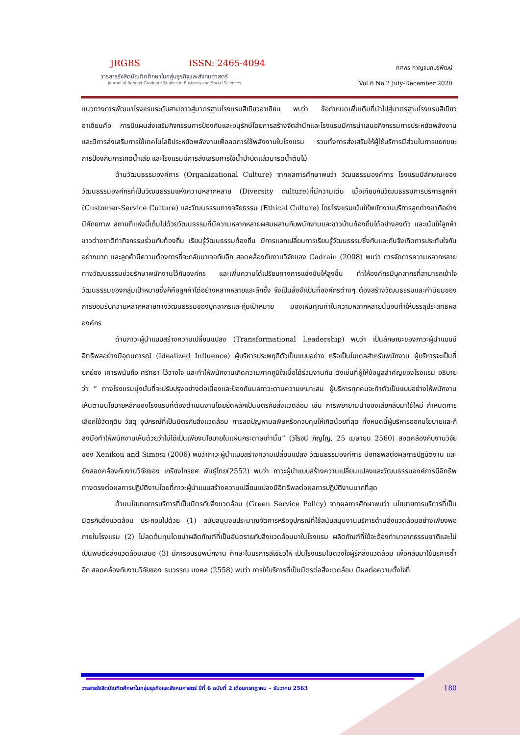JRGBS
ISSN: 2465-4094
วารสารรังสิตบัณฑิตศึกษาในกลุ่มธุรกิจและสังคมศาสตร์
Journal of Rangsit Graduate Studies in Business and Social Sciences
ทศพร กาญจนภมรพัฒน์
Vol.6 No.2 July-December 2020
แนวทางการพัฒนาโรงแรมระดับสามดาวสู่มาตรฐานโรงแรมสีเขียวอาเซียน พบว่า ข้อกำหนดเพิ่มเติมที่นำไปสู่มาตรฐานโรงแรมสีเขียวอาเซียนคือ การมีแผนส่งเสริมกิจกรรมการป้องกันและอนุรักษ์โดยการสร้างจิตสำนึกและโรงแรมมีการนำเสนอกิจกรรมการประหยัดพลังงานและมีการส่งเสริมการใช้เทคโนโลยีประหยัดพลังงานเพื่อลดการใช้พลังงานในโรงแรม รวมทั้งการส่งเสริมให้ผู้ใช้บริการมีส่วนในการแยกขยะ การป้องกันการเกิดน้ำเสีย และโรงแรมมีการส่งเสริมการใช้น้ำบำบัดแล้วมารดน้ำต้นไม้
ด้านวัฒนธรรมองค์การ (Organizational Culture) จากผลการศึกษาพบว่า วัฒนธรรมองค์การ โรงแรมมีลักษณะของวัฒนธรรมองค์กรที่เป็นวัฒนธรรมแห่งความหลากหลาย (Diversity culture)ที่มีความเด่น เมื่อเทียบกับวัฒนธรรมการบริการลูกค้า (Customer-Service Culture) และวัฒนธรรมทางจริยธรรม (Ethical Culture) โดยโรงแรมเน้นให้พนักงานบริการลูกต่างชาติอย่างมีศักยภาพ สถานที่แห่งนี้เต็มไปด้วยวัฒนธรรมที่มีความหลากหลายผสมผสานกับพนักงานและชาวบ้านท้องถิ่นได้อย่างลงตัว และเน้นให้ลูกค้าชาวต่างชาติทำกิจกรรมร่วมกับท้องถิ่น เรียนรู้วัฒนธรรมท้องถิ่น มีการแลกเปลี่ยนการเรียนรู้วัฒนธรรมซึ่งกันและกันจึงเกิดการประทับใจกันอย่างมาก และลูกค้ามีความต้องการที่จะกลับมาเจอกันอีก สอดคล้องกับงานวิจัยของ Cadrain (2008) พบว่า การจัดการความหลากหลายทางวัฒนธรรมช่วยรักษาพนักงานไว้กับองค์กร และเพิ่มความได้เปรียบทางการแข่งขันให้สูงขึ้น ทำให้องค์กรมีบุคลากรที่สามารถเข้าใจวัฒนธรรมของกลุ่มเป้าหมายซึ่งก็คือลูกค้าได้อย่างหลากหลายและลึกซึ้ง จึงเป็นสิ่งจำเป็นที่องค์กรต่างๆ ต้องสร้างวัฒนธรรมและค่านิยมของการยอมรับความหลากหลายทางวัฒนธรรมของบุคลากรและกุ่มเป้าหมาย มองเห็นคุณค่าในความหลากหลายนั้นจนทำให้บรรลุประสิทธิผลองค์กร
ด้านภาวะผู้นำแบบสร้างความเปลี่ยนแปลง (Transformational Leadership) พบว่า เป็นลักษณะของภาวะผู้นำแบบมีอิทธิพลอย่างมีอุดมการณ์ (Idealized Influence) ผู้บริหารประพฤติตัวเป็นแบบอย่าง หรือเป็นโมเดลสำหรับพนักงาน ผู้บริหารจะเป็นที่ยกย่อง เคารพนับถือ ศรัทธา ไว้วางใจ และทำให้พนักงานเกิดความภาคภูมิใจเมื่อได้ร่วมงานกัน ดังเช่นที่ผู้ให้ข้อมูลสำคัญของโรงแรม อธิบายว่า “ ทางโรงแรมมุ่งมั่นที่จะปรับปรุงอย่างต่อเนื่องและป้องกันมลภาวะตามความเหมาะสม ผู้บริหารทุกคนจะทำตัวเป็นแบบอย่างให้พนักงานเห็นตามนโยบายหลักของโรงแรมที่ต้องดำเนินงานโดยยึดหลักเป็นมิตรกับสิ่งแวดล้อม เช่น การพยายามนำของเสียกลับมาใช้ใหม่ กำหนดการเลือกใช้วัตถุดิบ วัสดุ อุปกรณ์ที่เป็นมิตรกับสิ่งแวดล้อม การลดปัญหามลพิษหรือควบคุมให้เกิดน้อยที่สุด ทั้งหมดนี้ผู้บริหารออกนโยบายและก็ลงมือทำให้พนักงานเห็นด้วยว่าไม่ได้เป็นเพียงนโยบายในแผ่นกระดาษเท่านั้น” (วิโรจน์ ภิญโญ, 25 เมษายน 2560) สอดคล้องกับงานวิจัยของ Xenikou and Simosi (2006) พบว่าภาวะผู้นำแบบสร้างความเปลี่ยนแปลง วัฒนธรรมองค์การ มีอิทธิพลต่อผลการปฏิบัติงาน และยังสอดคล้องกับงานวิจัยของ เกรียงไกรยศ พันธุ์ไทย(2552) พบว่า ภาวะผู้นำแบบสร้างความเปลี่ยนแปลงและวัฒนธรรมองค์การมีอิทธิพทางตรงต่อผลการปฏิบัติงานโดยที่ภาวะผู้นำแบบสร้างความเปลี่ยนแปลงมีอิทธิพลต่อผลการปฏิบัติงานมากที่สุด
ด้านนโยบายการบริการที่เป็นมิตรกับสิ่งแวดล้อม (Green Service Policy) จากผลการศึกษาพบว่า นโยบายการบริการที่เป็นมิตรกับสิ่งแวดล้อม ประกอบไปด้วย (1) สนับสนุนงบประมาณจัดการหรืออุปกรณ์ที่ใช้สนับสนุนงานบริการด้านสิ่งแวดล้อมอย่างเพียงพอภายในโรงแรม (2) ไม่ลดต้นทุนโดยนำผลิตภัณฑ์ที่เป็นอันตรายกับสิ่งแวดล้อมมาในโรงแรม ผลิตภัณฑ์ที่ใช้จะต้องทำมาจากธรรมชาติและไม่เป็นพิษต่อสิ่งแวดล้อมเสมอ (3) มีการอบรมพนักงาน ทักษะในบริการสีเขียวให้ เป็นโรงแรมในดวงใจผู้รักสิ่งแวดล้อม เพื่อกลับมาใช้บริการซ้ำอีก สอดคล้องกับงานวิจัยของ ธนวรรณ มงคล (2558) พบว่า การให้บริการที่เป็นมิตรต่อสิ่งแวดล้อม มีผลต่อความตั้งใจที่
วารสารรังสิตบัณฑิตศึกษาในกลุ่มธุรกิจและสังคมศาสตร์ ปีที่ 6 ฉบับที่ 2 เดือนกรกฎาคม – ธันวาคม 2563 180